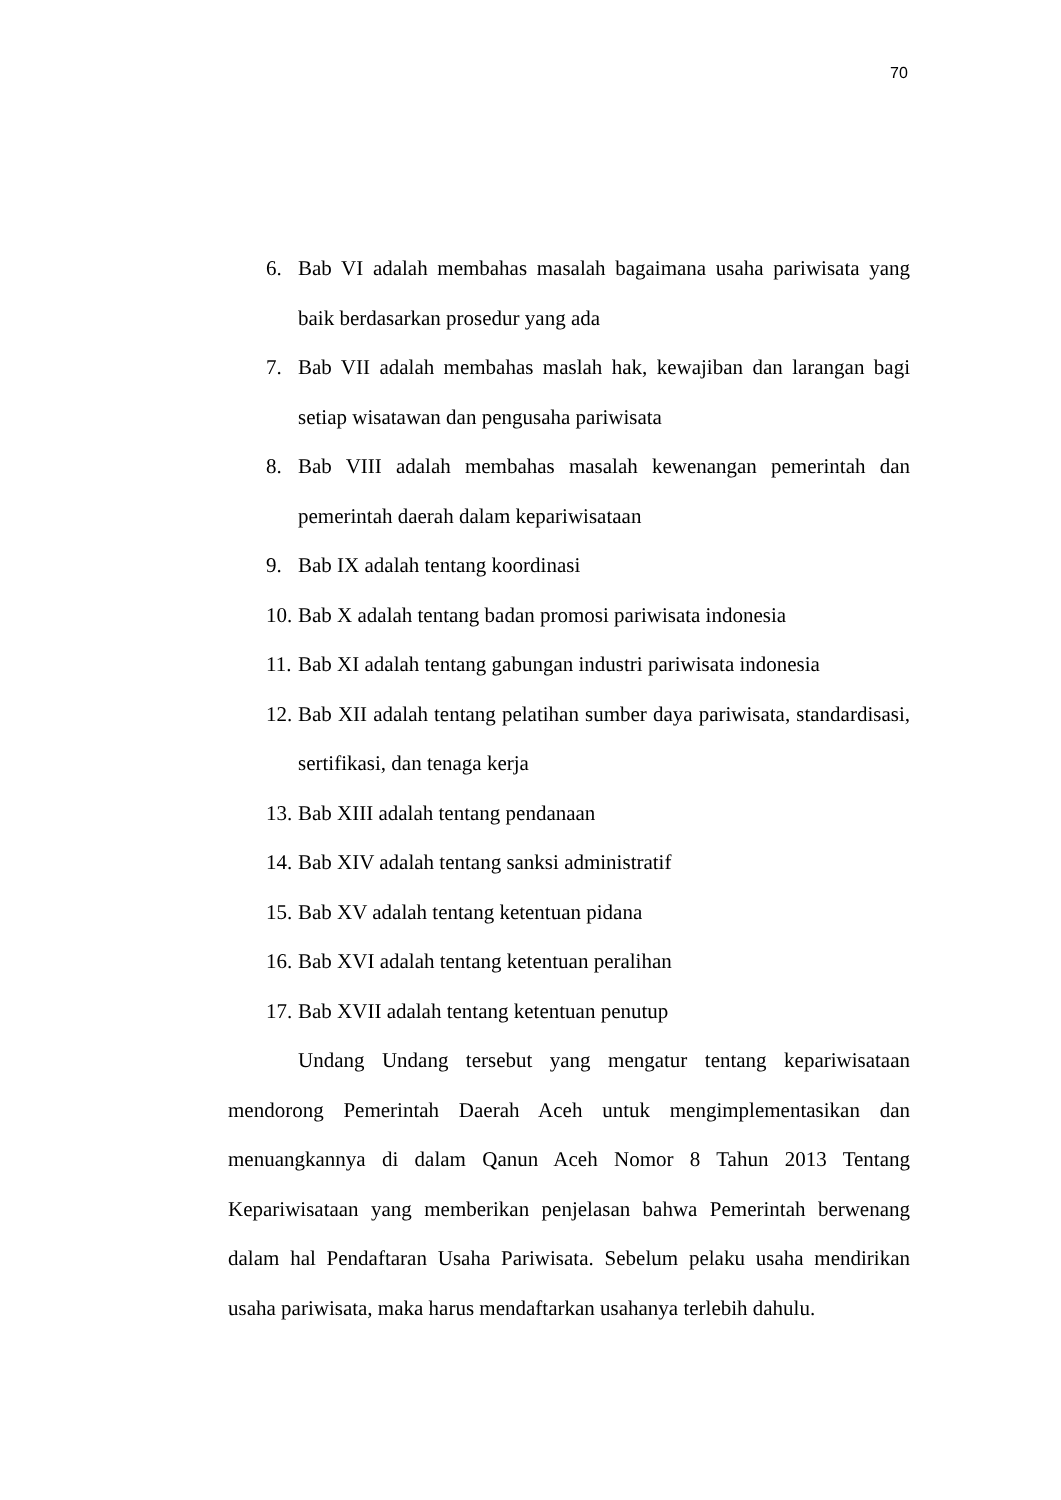70
6. Bab VI adalah membahas masalah bagaimana usaha pariwisata yang baik berdasarkan prosedur yang ada
7. Bab VII adalah membahas maslah hak, kewajiban dan larangan bagi setiap wisatawan dan pengusaha pariwisata
8. Bab VIII adalah membahas masalah kewenangan pemerintah dan pemerintah daerah dalam kepariwisataan
9. Bab IX adalah tentang koordinasi
10. Bab X adalah tentang badan promosi pariwisata indonesia
11. Bab XI adalah tentang gabungan industri pariwisata indonesia
12. Bab XII adalah tentang pelatihan sumber daya pariwisata, standardisasi, sertifikasi, dan tenaga kerja
13. Bab XIII adalah tentang pendanaan
14. Bab XIV adalah tentang sanksi administratif
15. Bab XV adalah tentang ketentuan pidana
16. Bab XVI adalah tentang ketentuan peralihan
17. Bab XVII adalah tentang ketentuan penutup
Undang Undang tersebut yang mengatur tentang kepariwisataan mendorong Pemerintah Daerah Aceh untuk mengimplementasikan dan menuangkannya di dalam Qanun Aceh Nomor 8 Tahun 2013 Tentang Kepariwisataan yang memberikan penjelasan bahwa Pemerintah berwenang dalam hal Pendaftaran Usaha Pariwisata. Sebelum pelaku usaha mendirikan usaha pariwisata, maka harus mendaftarkan usahanya terlebih dahulu.